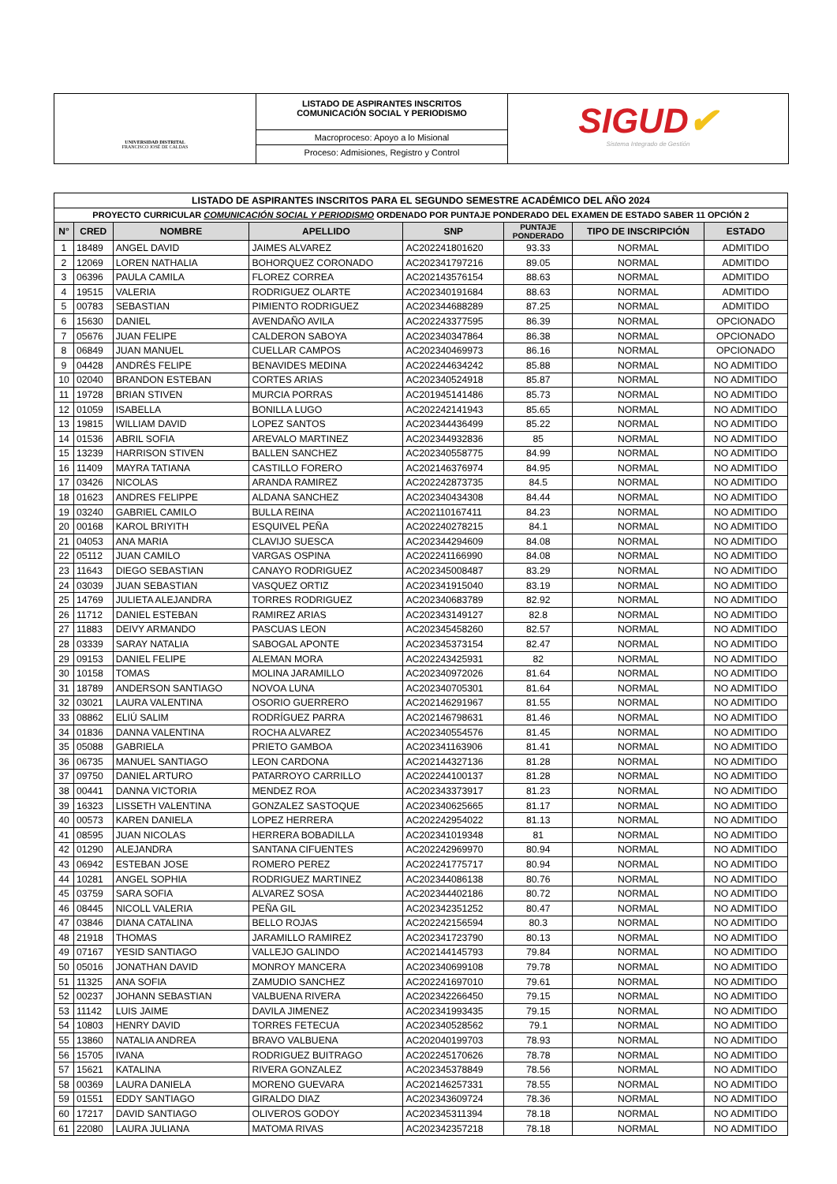UNIVERSIDAD DISTRITAL
FRANCISCO JOSÉ DE CALDAS
LISTADO DE ASPIRANTES INSCRITOS
COMUNICACIÓN SOCIAL Y PERIODISMO
Macroproceso: Apoyo a lo Misional
Proceso: Admisiones, Registro y Control
SIGUD✔
Sistema Integrado de Gestión
| LISTADO DE ASPIRANTES INSCRITOS PARA EL SEGUNDO SEMESTRE ACADÉMICO DEL AÑO 2024 | | | | | | | |
| PROYECTO CURRICULAR COMUNICACIÓN SOCIAL Y PERIODISMO ORDENADO POR PUNTAJE PONDERADO DEL EXAMEN DE ESTADO SABER 11 OPCIÓN 2 | | | | | | | |
| N° | CRED | NOMBRE | APELLIDO | SNP | PUNTAJE PONDERADO | TIPO DE INSCRIPCIÓN | ESTADO |
| 1 | 18489 | ANGEL DAVID | JAIMES ALVAREZ | AC202241801620 | 93.33 | NORMAL | ADMITIDO |
| 2 | 12069 | LOREN NATHALIA | BOHORQUEZ CORONADO | AC202341797216 | 89.05 | NORMAL | ADMITIDO |
| 3 | 06396 | PAULA CAMILA | FLOREZ CORREA | AC202143576154 | 88.63 | NORMAL | ADMITIDO |
| 4 | 19515 | VALERIA | RODRIGUEZ OLARTE | AC202340191684 | 88.63 | NORMAL | ADMITIDO |
| 5 | 00783 | SEBASTIAN | PIMIENTO RODRIGUEZ | AC202344688289 | 87.25 | NORMAL | ADMITIDO |
| 6 | 15630 | DANIEL | AVENDAÑO AVILA | AC202243377595 | 86.39 | NORMAL | OPCIONADO |
| 7 | 05676 | JUAN FELIPE | CALDERON SABOYA | AC202340347864 | 86.38 | NORMAL | OPCIONADO |
| 8 | 06849 | JUAN MANUEL | CUELLAR CAMPOS | AC202340469973 | 86.16 | NORMAL | OPCIONADO |
| 9 | 04428 | ANDRÉS FELIPE | BENAVIDES MEDINA | AC202244634242 | 85.88 | NORMAL | NO ADMITIDO |
| 10 | 02040 | BRANDON ESTEBAN | CORTES ARIAS | AC202340524918 | 85.87 | NORMAL | NO ADMITIDO |
| 11 | 19728 | BRIAN STIVEN | MURCIA PORRAS | AC201945141486 | 85.73 | NORMAL | NO ADMITIDO |
| 12 | 01059 | ISABELLA | BONILLA LUGO | AC202242141943 | 85.65 | NORMAL | NO ADMITIDO |
| 13 | 19815 | WILLIAM DAVID | LOPEZ SANTOS | AC202344436499 | 85.22 | NORMAL | NO ADMITIDO |
| 14 | 01536 | ABRIL SOFIA | AREVALO MARTINEZ | AC202344932836 | 85 | NORMAL | NO ADMITIDO |
| 15 | 13239 | HARRISON STIVEN | BALLEN SANCHEZ | AC202340558775 | 84.99 | NORMAL | NO ADMITIDO |
| 16 | 11409 | MAYRA TATIANA | CASTILLO FORERO | AC202146376974 | 84.95 | NORMAL | NO ADMITIDO |
| 17 | 03426 | NICOLAS | ARANDA RAMIREZ | AC202242873735 | 84.5 | NORMAL | NO ADMITIDO |
| 18 | 01623 | ANDRES FELIPPE | ALDANA SANCHEZ | AC202340434308 | 84.44 | NORMAL | NO ADMITIDO |
| 19 | 03240 | GABRIEL CAMILO | BULLA REINA | AC202110167411 | 84.23 | NORMAL | NO ADMITIDO |
| 20 | 00168 | KAROL BRIYITH | ESQUIVEL PEÑA | AC202240278215 | 84.1 | NORMAL | NO ADMITIDO |
| 21 | 04053 | ANA MARIA | CLAVIJO SUESCA | AC202344294609 | 84.08 | NORMAL | NO ADMITIDO |
| 22 | 05112 | JUAN CAMILO | VARGAS OSPINA | AC202241166990 | 84.08 | NORMAL | NO ADMITIDO |
| 23 | 11643 | DIEGO SEBASTIAN | CANAYO RODRIGUEZ | AC202345008487 | 83.29 | NORMAL | NO ADMITIDO |
| 24 | 03039 | JUAN SEBASTIAN | VASQUEZ ORTIZ | AC202341915040 | 83.19 | NORMAL | NO ADMITIDO |
| 25 | 14769 | JULIETA ALEJANDRA | TORRES RODRIGUEZ | AC202340683789 | 82.92 | NORMAL | NO ADMITIDO |
| 26 | 11712 | DANIEL ESTEBAN | RAMIREZ ARIAS | AC202343149127 | 82.8 | NORMAL | NO ADMITIDO |
| 27 | 11883 | DEIVY ARMANDO | PASCUAS LEON | AC202345458260 | 82.57 | NORMAL | NO ADMITIDO |
| 28 | 03339 | SARAY NATALIA | SABOGAL APONTE | AC202345373154 | 82.47 | NORMAL | NO ADMITIDO |
| 29 | 09153 | DANIEL FELIPE | ALEMAN MORA | AC202243425931 | 82 | NORMAL | NO ADMITIDO |
| 30 | 10158 | TOMAS | MOLINA JARAMILLO | AC202340972026 | 81.64 | NORMAL | NO ADMITIDO |
| 31 | 18789 | ANDERSON SANTIAGO | NOVOA LUNA | AC202340705301 | 81.64 | NORMAL | NO ADMITIDO |
| 32 | 03021 | LAURA VALENTINA | OSORIO GUERRERO | AC202146291967 | 81.55 | NORMAL | NO ADMITIDO |
| 33 | 08862 | ELIÚ SALIM | RODRÍGUEZ PARRA | AC202146798631 | 81.46 | NORMAL | NO ADMITIDO |
| 34 | 01836 | DANNA VALENTINA | ROCHA ALVAREZ | AC202340554576 | 81.45 | NORMAL | NO ADMITIDO |
| 35 | 05088 | GABRIELA | PRIETO GAMBOA | AC202341163906 | 81.41 | NORMAL | NO ADMITIDO |
| 36 | 06735 | MANUEL SANTIAGO | LEON CARDONA | AC202144327136 | 81.28 | NORMAL | NO ADMITIDO |
| 37 | 09750 | DANIEL ARTURO | PATARROYO CARRILLO | AC202244100137 | 81.28 | NORMAL | NO ADMITIDO |
| 38 | 00441 | DANNA VICTORIA | MENDEZ ROA | AC202343373917 | 81.23 | NORMAL | NO ADMITIDO |
| 39 | 16323 | LISSETH VALENTINA | GONZALEZ SASTOQUE | AC202340625665 | 81.17 | NORMAL | NO ADMITIDO |
| 40 | 00573 | KAREN DANIELA | LOPEZ HERRERA | AC202242954022 | 81.13 | NORMAL | NO ADMITIDO |
| 41 | 08595 | JUAN NICOLAS | HERRERA BOBADILLA | AC202341019348 | 81 | NORMAL | NO ADMITIDO |
| 42 | 01290 | ALEJANDRA | SANTANA CIFUENTES | AC202242969970 | 80.94 | NORMAL | NO ADMITIDO |
| 43 | 06942 | ESTEBAN JOSE | ROMERO PEREZ | AC202241775717 | 80.94 | NORMAL | NO ADMITIDO |
| 44 | 10281 | ANGEL SOPHIA | RODRIGUEZ MARTINEZ | AC202344086138 | 80.76 | NORMAL | NO ADMITIDO |
| 45 | 03759 | SARA SOFIA | ALVAREZ SOSA | AC202344402186 | 80.72 | NORMAL | NO ADMITIDO |
| 46 | 08445 | NICOLL VALERIA | PEÑA GIL | AC202342351252 | 80.47 | NORMAL | NO ADMITIDO |
| 47 | 03846 | DIANA CATALINA | BELLO ROJAS | AC202242156594 | 80.3 | NORMAL | NO ADMITIDO |
| 48 | 21918 | THOMAS | JARAMILLO RAMIREZ | AC202341723790 | 80.13 | NORMAL | NO ADMITIDO |
| 49 | 07167 | YESID SANTIAGO | VALLEJO GALINDO | AC202144145793 | 79.84 | NORMAL | NO ADMITIDO |
| 50 | 05016 | JONATHAN DAVID | MONROY MANCERA | AC202340699108 | 79.78 | NORMAL | NO ADMITIDO |
| 51 | 11325 | ANA SOFIA | ZAMUDIO SANCHEZ | AC202241697010 | 79.61 | NORMAL | NO ADMITIDO |
| 52 | 00237 | JOHANN SEBASTIAN | VALBUENA RIVERA | AC202342266450 | 79.15 | NORMAL | NO ADMITIDO |
| 53 | 11142 | LUIS JAIME | DAVILA JIMENEZ | AC202341993435 | 79.15 | NORMAL | NO ADMITIDO |
| 54 | 10803 | HENRY DAVID | TORRES FETECUA | AC202340528562 | 79.1 | NORMAL | NO ADMITIDO |
| 55 | 13860 | NATALIA ANDREA | BRAVO VALBUENA | AC202040199703 | 78.93 | NORMAL | NO ADMITIDO |
| 56 | 15705 | IVANA | RODRIGUEZ BUITRAGO | AC202245170626 | 78.78 | NORMAL | NO ADMITIDO |
| 57 | 15621 | KATALINA | RIVERA GONZALEZ | AC202345378849 | 78.56 | NORMAL | NO ADMITIDO |
| 58 | 00369 | LAURA DANIELA | MORENO GUEVARA | AC202146257331 | 78.55 | NORMAL | NO ADMITIDO |
| 59 | 01551 | EDDY SANTIAGO | GIRALDO DIAZ | AC202343609724 | 78.36 | NORMAL | NO ADMITIDO |
| 60 | 17217 | DAVID SANTIAGO | OLIVEROS GODOY | AC202345311394 | 78.18 | NORMAL | NO ADMITIDO |
| 61 | 22080 | LAURA JULIANA | MATOMA RIVAS | AC202342357218 | 78.18 | NORMAL | NO ADMITIDO |